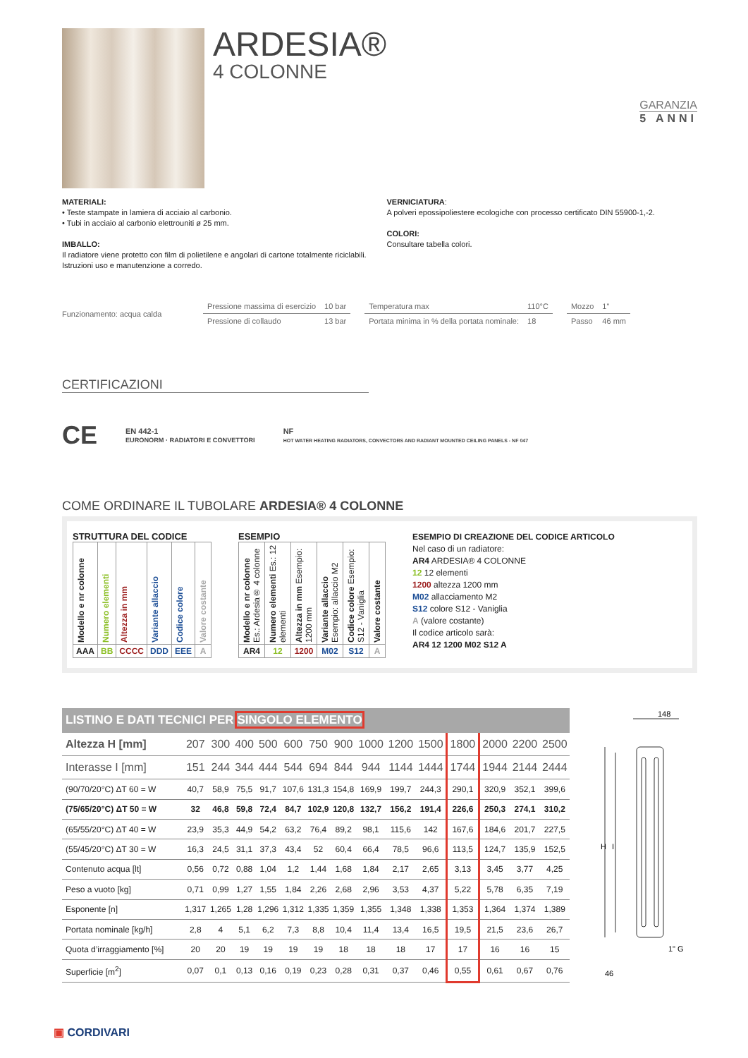ARDESIA®
4 COLONNE
GARANZIA
5 ANNI
MATERIALI:
• Teste stampate in lamiera di acciaio al carbonio.
• Tubi in acciaio al carbonio elettrouniti ø 25 mm.
IMBALLO:
Il radiatore viene protetto con film di polietilene e angolari di cartone totalmente riciclabili.
Istruzioni uso e manutenzione a corredo.
VERNICIATURA:
A polveri epossipoliestere ecologiche con processo certificato DIN 55900-1,-2.
COLORI:
Consultare tabella colori.
Funzionamento: acqua calda
| Pressione massima di esercizio | 10 bar |
| Pressione di collaudo | 13 bar |
| Temperatura max | 110°C |
| Portata minima in % della portata nominale: | 18 |
| Mozzo | 1" |
| Passo | 46 mm |
CERTIFICAZIONI
CE EN 442-1
EURONORM · RADIATORI E CONVETTORI NF
HOT WATER HEATING RADIATORS, CONVECTORS AND RADIANT MOUNTED CEILING PANELS - NF 047
COME ORDINARE IL TUBOLARE ARDESIA® 4 COLONNE
STRUTTURA DEL CODICE
| Modello e nr colonne | Numero elementi | Altezza in mm | Variante allaccio | Codice colore | Valore costante |
| AAA | BB | CCCC | DDD | EEE | A |
ESEMPIO
| Modello e nr colonne Es.: Ardesia® 4 colonne | Numero elementi Es.: 12 elementi | Altezza in mm Esempio: 1200 mm | Variante allaccio Esempio: allaccio M2 | Codice colore Esempio: S12 - Vaniglia | Valore costante |
| AR4 | 12 | 1200 | M02 | S12 | A |
ESEMPIO DI CREAZIONE DEL CODICE ARTICOLO
Nel caso di un radiatore:
AR4 ARDESIA® 4 COLONNE
12 12 elementi
1200 altezza 1200 mm
M02 allacciamento M2
S12 colore S12 - Vaniglia
A (valore costante)
Il codice articolo sarà:
AR4 12 1200 M02 S12 A
| LISTINO E DATI TECNICI PER SINGOLO ELEMENTO | | | | | | | | | | | | | | |
| Altezza H [mm] | 207 | 300 | 400 | 500 | 600 | 750 | 900 | 1000 | 1200 | 1500 | 1800 | 2000 | 2200 | 2500 |
| Interasse I [mm] | 151 | 244 | 344 | 444 | 544 | 694 | 844 | 944 | 1144 | 1444 | 1744 | 1944 | 2144 | 2444 |
| (90/70/20°C) ΔT 60 = W | 40,7 | 58,9 | 75,5 | 91,7 | 107,6 | 131,3 | 154,8 | 169,9 | 199,7 | 244,3 | 290,1 | 320,9 | 352,1 | 399,6 |
| (75/65/20°C) ΔT 50 = W | 32 | 46,8 | 59,8 | 72,4 | 84,7 | 102,9 | 120,8 | 132,7 | 156,2 | 191,4 | 226,6 | 250,3 | 274,1 | 310,2 |
| (65/55/20°C) ΔT 40 = W | 23,9 | 35,3 | 44,9 | 54,2 | 63,2 | 76,4 | 89,2 | 98,1 | 115,6 | 142 | 167,6 | 184,6 | 201,7 | 227,5 |
| (55/45/20°C) ΔT 30 = W | 16,3 | 24,5 | 31,1 | 37,3 | 43,4 | 52 | 60,4 | 66,4 | 78,5 | 96,6 | 113,5 | 124,7 | 135,9 | 152,5 |
| Contenuto acqua [lt] | 0,56 | 0,72 | 0,88 | 1,04 | 1,2 | 1,44 | 1,68 | 1,84 | 2,17 | 2,65 | 3,13 | 3,45 | 3,77 | 4,25 |
| Peso a vuoto [kg] | 0,71 | 0,99 | 1,27 | 1,55 | 1,84 | 2,26 | 2,68 | 2,96 | 3,53 | 4,37 | 5,22 | 5,78 | 6,35 | 7,19 |
| Esponente [n] | 1,317 | 1,265 | 1,28 | 1,296 | 1,312 | 1,335 | 1,359 | 1,355 | 1,348 | 1,338 | 1,353 | 1,364 | 1,374 | 1,389 |
| Portata nominale [kg/h] | 2,8 | 4 | 5,1 | 6,2 | 7,3 | 8,8 | 10,4 | 11,4 | 13,4 | 16,5 | 19,5 | 21,5 | 23,6 | 26,7 |
| Quota d’irraggiamento [%] | 20 | 20 | 19 | 19 | 19 | 19 | 18 | 18 | 18 | 17 | 17 | 16 | 16 | 15 |
| Superficie [m<sup>2</sup>] | 0,07 | 0,1 | 0,13 | 0,16 | 0,19 | 0,23 | 0,28 | 0,31 | 0,37 | 0,46 | 0,55 | 0,61 | 0,67 | 0,76 |
148
H
I
1" G
46
▣ CORDIVARI